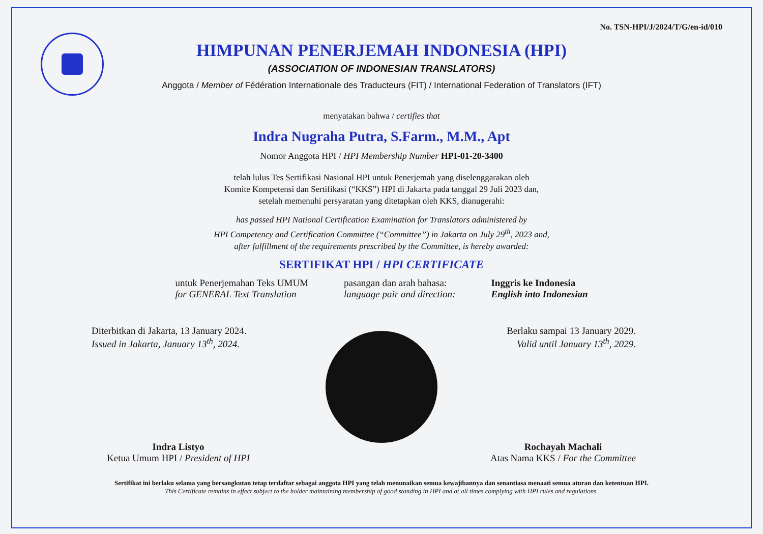No. TSN-HPI/J/2024/T/G/en-id/010
HIMPUNAN PENERJEMAH INDONESIA (HPI)
(ASSOCIATION OF INDONESIAN TRANSLATORS)
Anggota / Member of Fédération Internationale des Traducteurs (FIT) / International Federation of Translators (IFT)
menyatakan bahwa / certifies that
Indra Nugraha Putra, S.Farm., M.M., Apt
Nomor Anggota HPI / HPI Membership Number HPI-01-20-3400
telah lulus Tes Sertifikasi Nasional HPI untuk Penerjemah yang diselenggarakan oleh
Komite Kompetensi dan Sertifikasi (“KKS”) HPI di Jakarta pada tanggal 29 Juli 2023 dan,
setelah memenuhi persyaratan yang ditetapkan oleh KKS, dianugerahi:
has passed HPI National Certification Examination for Translators administered by
HPI Competency and Certification Committee (“Committee”) in Jakarta on July 29<sup>th</sup>, 2023 and,
after fulfillment of the requirements prescribed by the Committee, is hereby awarded:
SERTIFIKAT HPI / HPI CERTIFICATE
untuk Penerjemahan Teks UMUM
for GENERAL Text Translation
pasangan dan arah bahasa:
language pair and direction:
Inggris ke Indonesia
English into Indonesian
Diterbitkan di Jakarta, 13 January 2024.
Issued in Jakarta, January 13<sup>th</sup>, 2024.
Berlaku sampai 13 January 2029.
Valid until January 13<sup>th</sup>, 2029.
Indra Listyo
Ketua Umum HPI / President of HPI
Rochayah Machali
Atas Nama KKS / For the Committee
Sertifikat ini berlaku selama yang bersangkutan tetap terdaftar sebagai anggota HPI yang telah menunaikan semua kewajibannya dan senantiasa menaati semua aturan dan ketentuan HPI.
This Certificate remains in effect subject to the holder maintaining membership of good standing in HPI and at all times complying with HPI rules and regulations.